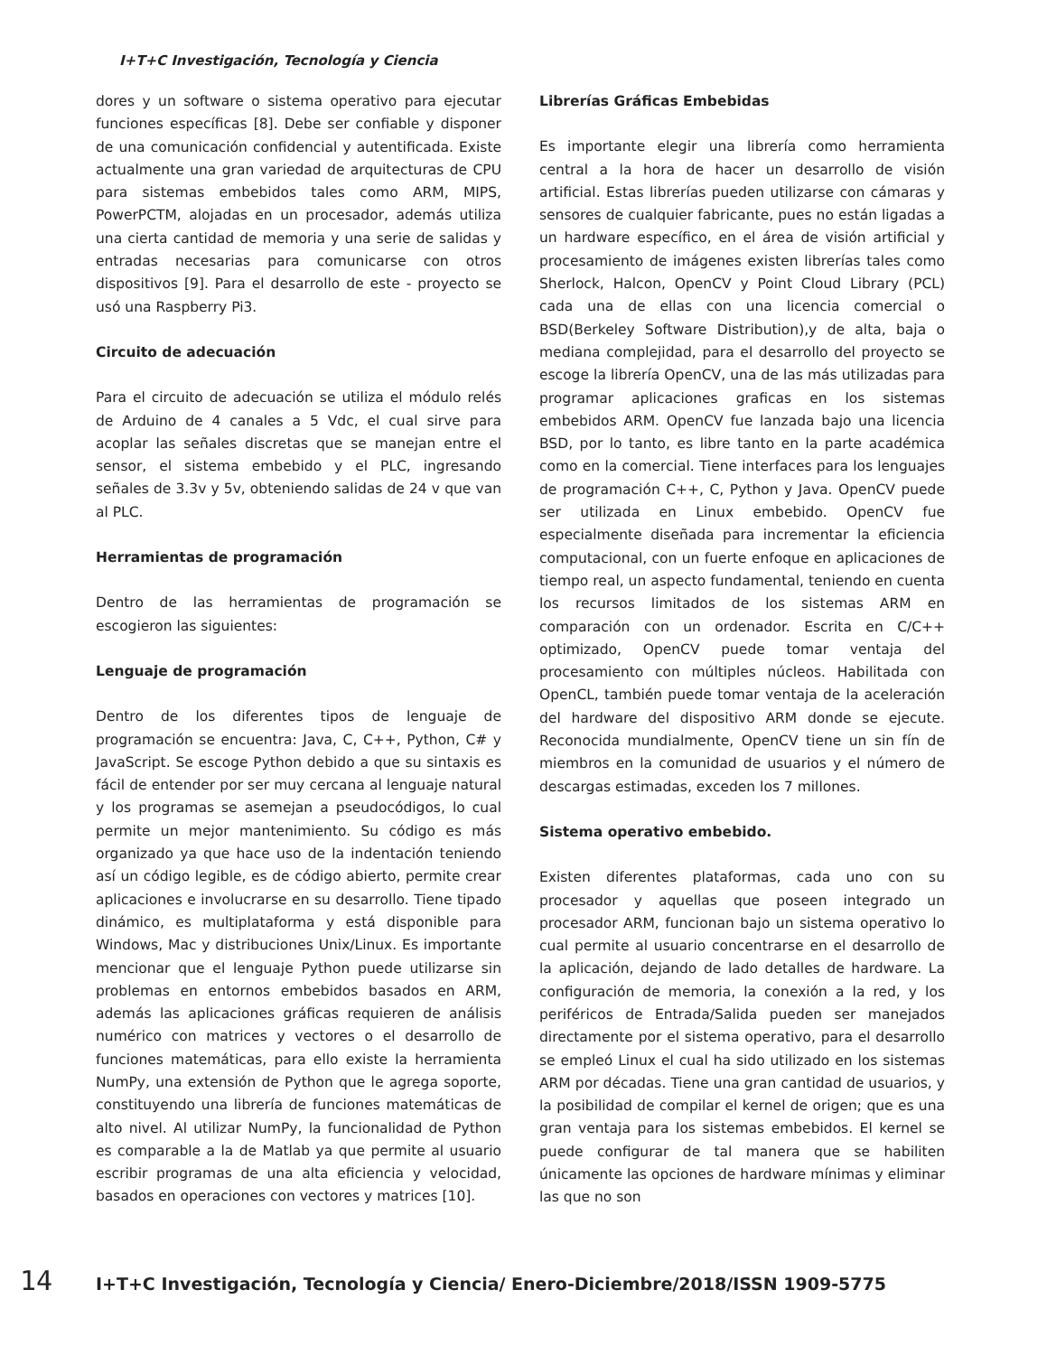I+T+C Investigación, Tecnología y Ciencia
dores y un software o sistema operativo para ejecutar funciones específicas [8]. Debe ser confiable y disponer de una comunicación confidencial y autentificada. Existe actualmente una gran variedad de arquitecturas de CPU para sistemas embebidos tales como ARM, MIPS, PowerPCTM, alojadas en un procesador, además utiliza una cierta cantidad de memoria y una serie de salidas y entradas necesarias para comunicarse con otros dispositivos [9]. Para el desarrollo de este - proyecto se usó una Raspberry Pi3.
Circuito de adecuación
Para el circuito de adecuación se utiliza el módulo relés de Arduino de 4 canales a 5 Vdc, el cual sirve para acoplar las señales discretas que se manejan entre el sensor, el sistema embebido y el PLC, ingresando señales de 3.3v y 5v, obteniendo salidas de 24 v que van al PLC.
Herramientas de programación
Dentro de las herramientas de programación se escogieron las siguientes:
Lenguaje de programación
Dentro de los diferentes tipos de lenguaje de programación se encuentra: Java, C, C++, Python, C# y JavaScript. Se escoge Python debido a que su sintaxis es fácil de entender por ser muy cercana al lenguaje natural y los programas se asemejan a pseudocódigos, lo cual permite un mejor mantenimiento. Su código es más organizado ya que hace uso de la indentación teniendo así un código legible, es de código abierto, permite crear aplicaciones e involucrarse en su desarrollo. Tiene tipado dinámico, es multiplataforma y está disponible para Windows, Mac y distribuciones Unix/Linux. Es importante mencionar que el lenguaje Python puede utilizarse sin problemas en entornos embebidos basados en ARM, además las aplicaciones gráficas requieren de análisis numérico con matrices y vectores o el desarrollo de funciones matemáticas, para ello existe la herramienta NumPy, una extensión de Python que le agrega soporte, constituyendo una librería de funciones matemáticas de alto nivel. Al utilizar NumPy, la funcionalidad de Python es comparable a la de Matlab ya que permite al usuario escribir programas de una alta eficiencia y velocidad, basados en operaciones con vectores y matrices [10].
Librerías Gráficas Embebidas
Es importante elegir una librería como herramienta central a la hora de hacer un desarrollo de visión artificial. Estas librerías pueden utilizarse con cámaras y sensores de cualquier fabricante, pues no están ligadas a un hardware específico, en el área de visión artificial y procesamiento de imágenes existen librerías tales como Sherlock, Halcon, OpenCV y Point Cloud Library (PCL) cada una de ellas con una licencia comercial o BSD(Berkeley Software Distribution),y de alta, baja o mediana complejidad, para el desarrollo del proyecto se escoge la librería OpenCV, una de las más utilizadas para programar aplicaciones graficas en los sistemas embebidos ARM. OpenCV fue lanzada bajo una licencia BSD, por lo tanto, es libre tanto en la parte académica como en la comercial. Tiene interfaces para los lenguajes de programación C++, C, Python y Java. OpenCV puede ser utilizada en Linux embebido. OpenCV fue especialmente diseñada para incrementar la eficiencia computacional, con un fuerte enfoque en aplicaciones de tiempo real, un aspecto fundamental, teniendo en cuenta los recursos limitados de los sistemas ARM en comparación con un ordenador. Escrita en C/C++ optimizado, OpenCV puede tomar ventaja del procesamiento con múltiples núcleos. Habilitada con OpenCL, también puede tomar ventaja de la aceleración del hardware del dispositivo ARM donde se ejecute. Reconocida mundialmente, OpenCV tiene un sin fín de miembros en la comunidad de usuarios y el número de descargas estimadas, exceden los 7 millones.
Sistema operativo embebido.
Existen diferentes plataformas, cada uno con su procesador y aquellas que poseen integrado un procesador ARM, funcionan bajo un sistema operativo lo cual permite al usuario concentrarse en el desarrollo de la aplicación, dejando de lado detalles de hardware. La configuración de memoria, la conexión a la red, y los periféricos de Entrada/Salida pueden ser manejados directamente por el sistema operativo, para el desarrollo se empleó Linux el cual ha sido utilizado en los sistemas ARM por décadas. Tiene una gran cantidad de usuarios, y la posibilidad de compilar el kernel de origen; que es una gran ventaja para los sistemas embebidos. El kernel se puede configurar de tal manera que se habiliten únicamente las opciones de hardware mínimas y eliminar las que no son
14 I+T+C Investigación, Tecnología y Ciencia/ Enero-Diciembre/2018/ISSN 1909-5775